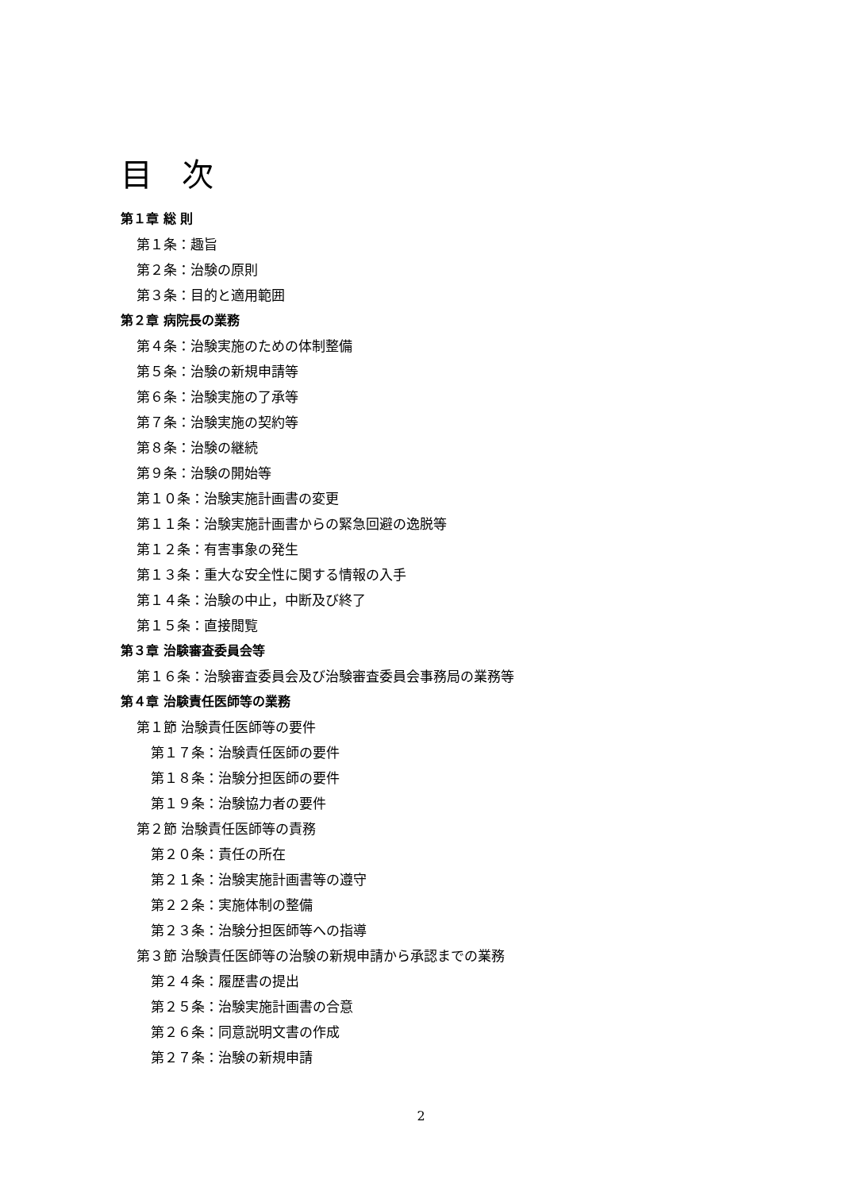目 次
第１章 総 則
第１条：趣旨
第２条：治験の原則
第３条：目的と適用範囲
第２章 病院長の業務
第４条：治験実施のための体制整備
第５条：治験の新規申請等
第６条：治験実施の了承等
第７条：治験実施の契約等
第８条：治験の継続
第９条：治験の開始等
第１０条：治験実施計画書の変更
第１１条：治験実施計画書からの緊急回避の逸脱等
第１２条：有害事象の発生
第１３条：重大な安全性に関する情報の入手
第１４条：治験の中止，中断及び終了
第１５条：直接閲覧
第３章 治験審査委員会等
第１６条：治験審査委員会及び治験審査委員会事務局の業務等
第４章 治験責任医師等の業務
第１節 治験責任医師等の要件
第１７条：治験責任医師の要件
第１８条：治験分担医師の要件
第１９条：治験協力者の要件
第２節 治験責任医師等の責務
第２０条：責任の所在
第２１条：治験実施計画書等の遵守
第２２条：実施体制の整備
第２３条：治験分担医師等への指導
第３節 治験責任医師等の治験の新規申請から承認までの業務
第２４条：履歴書の提出
第２５条：治験実施計画書の合意
第２６条：同意説明文書の作成
第２７条：治験の新規申請
2